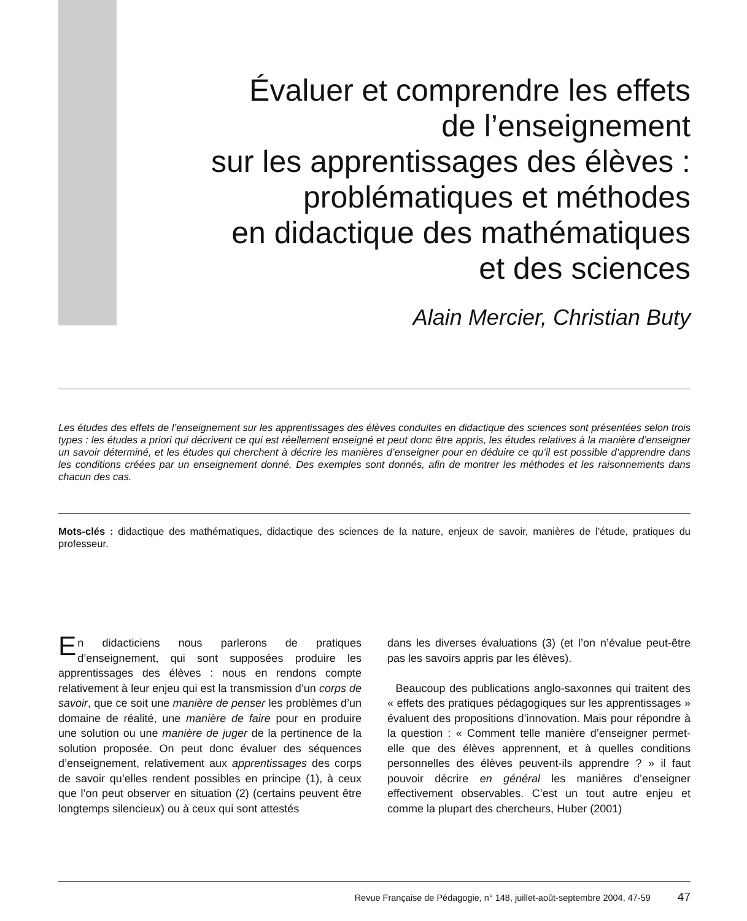Évaluer et comprendre les effets
de l’enseignement
sur les apprentissages des élèves :
problématiques et méthodes
en didactique des mathématiques
et des sciences
Alain Mercier, Christian Buty
Les études des effets de l’enseignement sur les apprentissages des élèves conduites en didactique des sciences sont présentées selon trois types : les études a priori qui décrivent ce qui est réellement enseigné et peut donc être appris, les études relatives à la manière d’enseigner un savoir déterminé, et les études qui cherchent à décrire les manières d’enseigner pour en déduire ce qu’il est possible d’apprendre dans les conditions créées par un enseignement donné. Des exemples sont donnés, afin de montrer les méthodes et les raisonnements dans chacun des cas.
Mots-clés : didactique des mathématiques, didactique des sciences de la nature, enjeux de savoir, manières de l’étude, pratiques du professeur.
En didacticiens nous parlerons de pratiques d’enseignement, qui sont supposées produire les apprentissages des élèves : nous en rendons compte relativement à leur enjeu qui est la transmission d’un corps de savoir, que ce soit une manière de penser les problèmes d’un domaine de réalité, une manière de faire pour en produire une solution ou une manière de juger de la pertinence de la solution proposée. On peut donc évaluer des séquences d’enseignement, relativement aux apprentissages des corps de savoir qu’elles rendent possibles en principe (1), à ceux que l’on peut observer en situation (2) (certains peuvent être longtemps silencieux) ou à ceux qui sont attestés
dans les diverses évaluations (3) (et l’on n’évalue peut-être pas les savoirs appris par les élèves).
Beaucoup des publications anglo-saxonnes qui traitent des « effets des pratiques pédagogiques sur les apprentissages » évaluent des propositions d’innovation. Mais pour répondre à la question : « Comment telle manière d’enseigner permet-elle que des élèves apprennent, et à quelles conditions personnelles des élèves peuvent-ils apprendre ? » il faut pouvoir décrire en général les manières d’enseigner effectivement observables. C’est un tout autre enjeu et comme la plupart des chercheurs, Huber (2001)
Revue Française de Pédagogie, n° 148, juillet-août-septembre 2004, 47-59 47